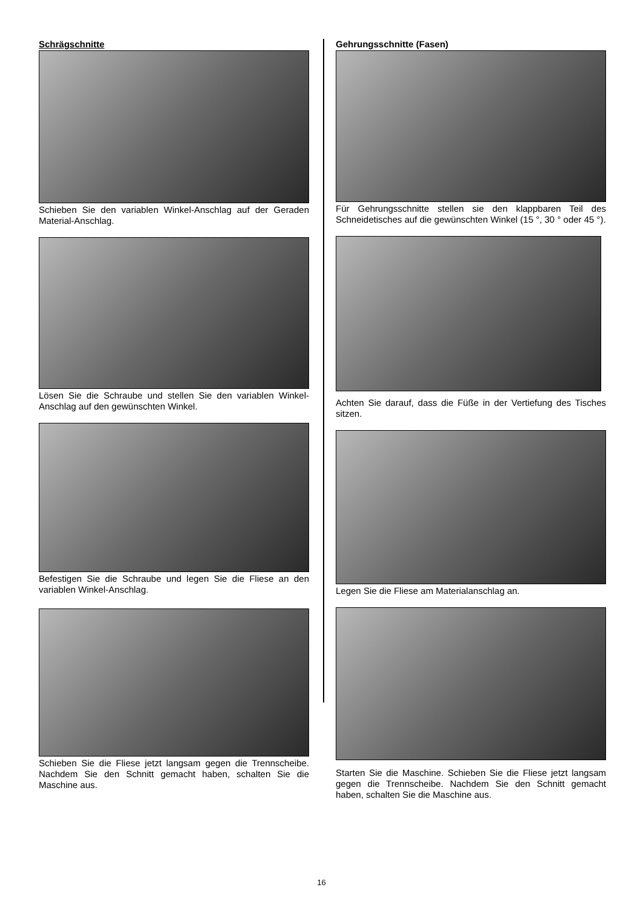Schrägschnitte
Schieben Sie den variablen Winkel-Anschlag auf der Geraden Material-Anschlag.
Lösen Sie die Schraube und stellen Sie den variablen Winkel-Anschlag auf den gewünschten Winkel.
Befestigen Sie die Schraube und legen Sie die Fliese an den variablen Winkel-Anschlag.
Schieben Sie die Fliese jetzt langsam gegen die Trennscheibe. Nachdem Sie den Schnitt gemacht haben, schalten Sie die Maschine aus.
Gehrungsschnitte (Fasen)
Für Gehrungsschnitte stellen sie den klappbaren Teil des Schneidetisches auf die gewünschten Winkel (15 °, 30 ° oder 45 °).
Achten Sie darauf, dass die Füße in der Vertiefung des Tisches sitzen.
Legen Sie die Fliese am Materialanschlag an.
Starten Sie die Maschine. Schieben Sie die Fliese jetzt langsam gegen die Trennscheibe. Nachdem Sie den Schnitt gemacht haben, schalten Sie die Maschine aus.
16